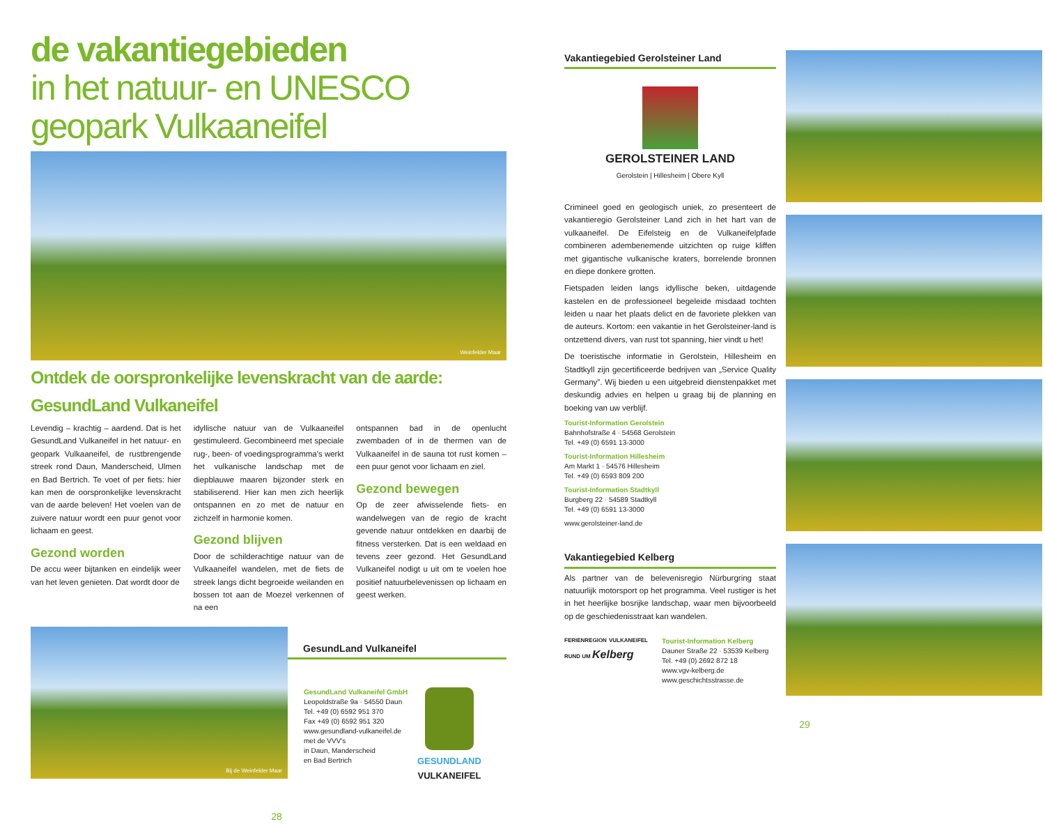de vakantiegebieden
in het natuur- en UNESCO geopark Vulkaaneifel
Weinfelder Maar
Ontdek de oorspronkelijke levenskracht van de aarde: GesundLand Vulkaneifel
Levendig – krachtig – aardend. Dat is het GesundLand Vulkaneifel in het natuur- en geopark Vulkaaneifel, de rustbrengende streek rond Daun, Manderscheid, Ulmen en Bad Bertrich. Te voet of per fiets: hier kan men de oorspronkelijke levenskracht van de aarde beleven! Het voelen van de zuivere natuur wordt een puur genot voor lichaam en geest.
Gezond worden
De accu weer bijtanken en eindelijk weer van het leven genieten. Dat wordt door de
idyllische natuur van de Vulkaaneifel gestimuleerd. Gecombineerd met speciale rug-, been- of voedingsprogramma's werkt het vulkanische landschap met de diepblauwe maaren bijzonder sterk en stabiliserend. Hier kan men zich heerlijk ontspannen en zo met de natuur en zichzelf in harmonie komen.
Gezond blijven
Door de schilderachtige natuur van de Vulkaaneifel wandelen, met de fiets de streek langs dicht begroeide weilanden en bossen tot aan de Moezel verkennen of na een
ontspannen bad in de openlucht zwembaden of in de thermen van de Vulkaaneifel in de sauna tot rust komen – een puur genot voor lichaam en ziel.
Gezond bewegen
Op de zeer afwisselende fiets- en wandelwegen van de regio de kracht gevende natuur ontdekken en daarbij de fitness versterken. Dat is een weldaad en tevens zeer gezond. Het GesundLand Vulkaneifel nodigt u uit om te voelen hoe positief natuurbelevenissen op lichaam en geest werken.
Bij de Weinfelder Maar
GesundLand Vulkaneifel
GesundLand Vulkaneifel GmbH
Leopoldstraße 9a · 54550 Daun
Tel. +49 (0) 6592 951 370
Fax +49 (0) 6592 951 320
www.gesundland-vulkaneifel.de
met de VVV's
in Daun, Manderscheid
en Bad Bertrich
GESUNDLAND
VULKANEIFEL
28
Vakantiegebied Gerolsteiner Land
GEROLSTEINER LAND
Gerolstein | Hillesheim | Obere Kyll
Crimineel goed en geologisch uniek, zo presenteert de vakantieregio Gerolsteiner Land zich in het hart van de vulkaaneifel. De Eifelsteig en de Vulkaneifelpfade combineren adembenemende uitzichten op ruige kliffen met gigantische vulkanische kraters, borrelende bronnen en diepe donkere grotten.
Fietspaden leiden langs idyllische beken, uitdagende kastelen en de professioneel begeleide misdaad tochten leiden u naar het plaats delict en de favoriete plekken van de auteurs. Kortom: een vakantie in het Gerolsteiner-land is ontzettend divers, van rust tot spanning, hier vindt u het!
De toeristische informatie in Gerolstein, Hillesheim en Stadtkyll zijn gecertificeerde bedrijven van „Service Quality Germany". Wij bieden u een uitgebreid dienstenpakket met deskundig advies en helpen u graag bij de planning en boeking van uw verblijf.
Tourist-Information Gerolstein
Bahnhofstraße 4 · 54568 Gerolstein
Tel. +49 (0) 6591 13-3000
Tourist-Information Hillesheim
Am Markt 1 · 54576 Hillesheim
Tel. +49 (0) 6593 809 200
Tourist-Information Stadtkyll
Burgberg 22 · 54589 Stadtkyll
Tel. +49 (0) 6591 13-3000
www.gerolsteiner-land.de
Vakantiegebied Kelberg
Als partner van de belevenisregio Nürburgring staat natuurlijk motorsport op het programma. Veel rustiger is het in het heerlijke bosrijke landschap, waar men bijvoorbeeld op de geschiedenisstraat kan wandelen.
FERIENREGION VULKANEIFEL RUND UM Kelberg
Tourist-Information Kelberg
Dauner Straße 22 · 53539 Kelberg
Tel. +49 (0) 2692 872 18
www.vgv-kelberg.de
www.geschichtsstrasse.de
29